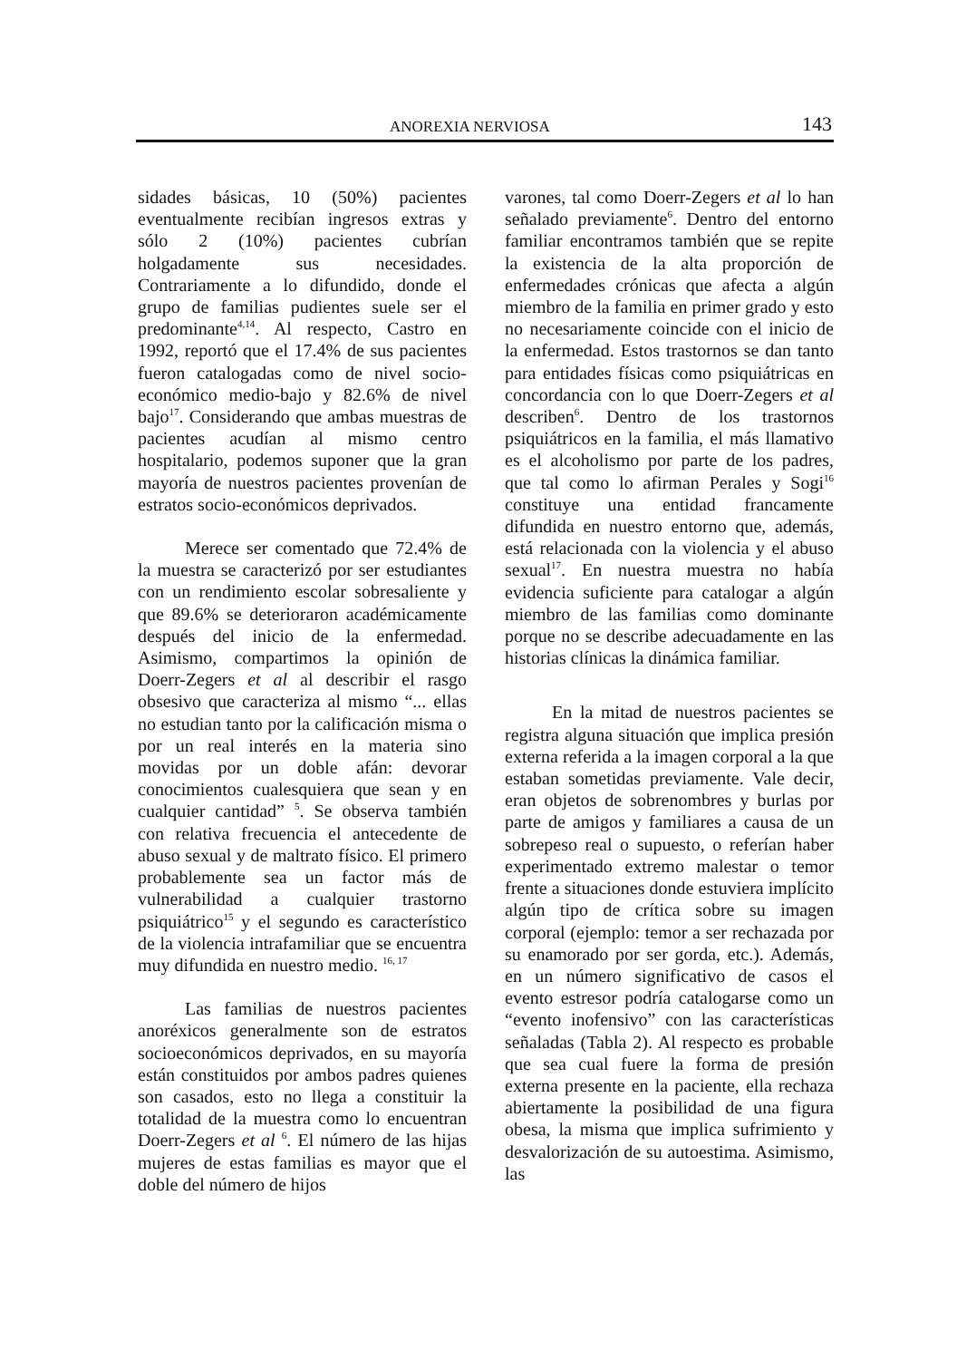ANOREXIA NERVIOSA 143
sidades básicas, 10 (50%) pacientes eventualmente recibían ingresos extras y sólo 2 (10%) pacientes cubrían holgadamente sus necesidades. Contrariamente a lo difundido, donde el grupo de familias pudientes suele ser el predominante<sup>4,14</sup>. Al respecto, Castro en 1992, reportó que el 17.4% de sus pacientes fueron catalogadas como de nivel socio-económico medio-bajo y 82.6% de nivel bajo<sup>17</sup>. Considerando que ambas muestras de pacientes acudían al mismo centro hospitalario, podemos suponer que la gran mayoría de nuestros pacientes provenían de estratos socio-económicos deprivados.
Merece ser comentado que 72.4% de la muestra se caracterizó por ser estudiantes con un rendimiento escolar sobresaliente y que 89.6% se deterioraron académicamente después del inicio de la enfermedad. Asimismo, compartimos la opinión de Doerr-Zegers et al al describir el rasgo obsesivo que caracteriza al mismo “... ellas no estudian tanto por la calificación misma o por un real interés en la materia sino movidas por un doble afán: devorar conocimientos cualesquiera que sean y en cualquier cantidad” <sup>5</sup>. Se observa también con relativa frecuencia el antecedente de abuso sexual y de maltrato físico. El primero probablemente sea un factor más de vulnerabilidad a cualquier trastorno psiquiátrico<sup>15</sup> y el segundo es característico de la violencia intrafamiliar que se encuentra muy difundida en nuestro medio. <sup>16, 17</sup>
Las familias de nuestros pacientes anoréxicos generalmente son de estratos socioeconómicos deprivados, en su mayoría están constituidos por ambos padres quienes son casados, esto no llega a constituir la totalidad de la muestra como lo encuentran Doerr-Zegers et al <sup>6</sup>. El número de las hijas mujeres de estas familias es mayor que el doble del número de hijos
varones, tal como Doerr-Zegers et al lo han señalado previamente<sup>6</sup>. Dentro del entorno familiar encontramos también que se repite la existencia de la alta proporción de enfermedades crónicas que afecta a algún miembro de la familia en primer grado y esto no necesariamente coincide con el inicio de la enfermedad. Estos trastornos se dan tanto para entidades físicas como psiquiátricas en concordancia con lo que Doerr-Zegers et al describen<sup>6</sup>. Dentro de los trastornos psiquiátricos en la familia, el más llamativo es el alcoholismo por parte de los padres, que tal como lo afirman Perales y Sogi<sup>16</sup> constituye una entidad francamente difundida en nuestro entorno que, además, está relacionada con la violencia y el abuso sexual<sup>17</sup>. En nuestra muestra no había evidencia suficiente para catalogar a algún miembro de las familias como dominante porque no se describe adecuadamente en las historias clínicas la dinámica familiar.
En la mitad de nuestros pacientes se registra alguna situación que implica presión externa referida a la imagen corporal a la que estaban sometidas previamente. Vale decir, eran objetos de sobrenombres y burlas por parte de amigos y familiares a causa de un sobrepeso real o supuesto, o referían haber experimentado extremo malestar o temor frente a situaciones donde estuviera implícito algún tipo de crítica sobre su imagen corporal (ejemplo: temor a ser rechazada por su enamorado por ser gorda, etc.). Además, en un número significativo de casos el evento estresor podría catalogarse como un “evento inofensivo” con las características señaladas (Tabla 2). Al respecto es probable que sea cual fuere la forma de presión externa presente en la paciente, ella rechaza abiertamente la posibilidad de una figura obesa, la misma que implica sufrimiento y desvalorización de su autoestima. Asimismo, las